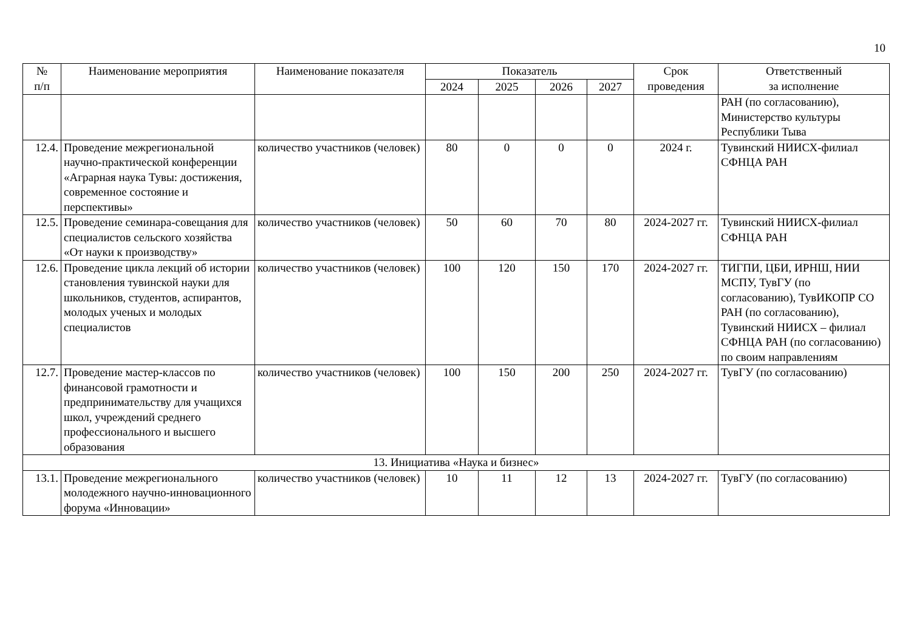10
| № п/п | Наименование мероприятия | Наименование показателя | Показатель | | | | Срок проведения | Ответственный за исполнение |
| --- | --- | --- | --- | --- | --- | --- | --- | --- |
| | | | 2024 | 2025 | 2026 | 2027 | | |
| | | | | | | | | РАН (по согласованию), Министерство культуры Республики Тыва |
| 12.4. | Проведение межрегиональной научно-практической конференции «Аграрная наука Тувы: достижения, современное состояние и перспективы» | количество участников (человек) | 80 | 0 | 0 | 0 | 2024 г. | Тувинский НИИСХ-филиал СФНЦА РАН |
| 12.5. | Проведение семинара-совещания для специалистов сельского хозяйства «От науки к производству» | количество участников (человек) | 50 | 60 | 70 | 80 | 2024-2027 гг. | Тувинский НИИСХ-филиал СФНЦА РАН |
| 12.6. | Проведение цикла лекций об истории становления тувинской науки для школьников, студентов, аспирантов, молодых ученых и молодых специалистов | количество участников (человек) | 100 | 120 | 150 | 170 | 2024-2027 гг. | ТИГПИ, ЦБИ, ИРНШ, НИИ МСПУ, ТувГУ (по согласованию), ТувИКОПР СО РАН (по согласованию), Тувинский НИИСХ – филиал СФНЦА РАН (по согласованию) по своим направлениям |
| 12.7. | Проведение мастер-классов по финансовой грамотности и предпринимательству для учащихся школ, учреждений среднего профессионального и высшего образования | количество участников (человек) | 100 | 150 | 200 | 250 | 2024-2027 гг. | ТувГУ (по согласованию) |
| 13. Инициатива «Наука и бизнес» | | | | | | | | |
| 13.1. | Проведение межрегионального молодежного научно-инновационного форума «Инновации» | количество участников (человек) | 10 | 11 | 12 | 13 | 2024-2027 гг. | ТувГУ (по согласованию) |